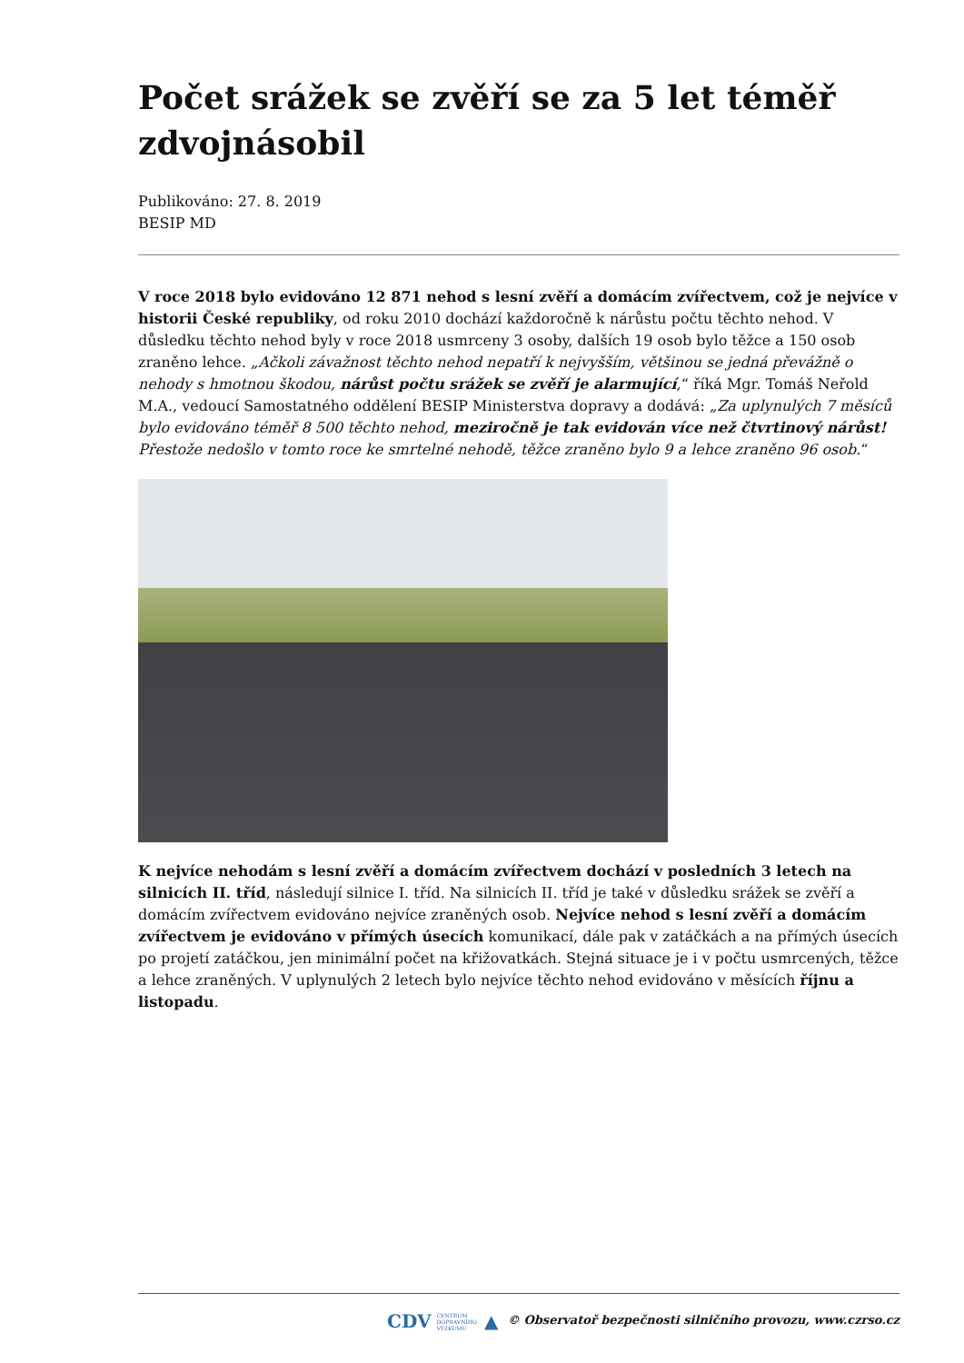Počet srážek se zvěří se za 5 let téměř zdvojnásobil
Publikováno: 27. 8. 2019
BESIP MD
V roce 2018 bylo evidováno 12 871 nehod s lesní zvěří a domácím zvířectvem, což je nejvíce v historii České republiky, od roku 2010 dochází každoročně k nárůstu počtu těchto nehod. V důsledku těchto nehod byly v roce 2018 usmrceny 3 osoby, dalších 19 osob bylo těžce a 150 osob zraněno lehce. „Ačkoli závažnost těchto nehod nepatří k nejvyšším, většinou se jedná převážně o nehody s hmotnou škodou, nárůst počtu srážek se zvěří je alarmující,“ říká Mgr. Tomáš Neřold M.A., vedoucí Samostatného oddělení BESIP Ministerstva dopravy a dodává: „Za uplynulých 7 měsíců bylo evidováno téměř 8 500 těchto nehod, meziročně je tak evidován více než čtvrtinový nárůst! Přestože nedošlo v tomto roce ke smrtelné nehodě, těžce zraněno bylo 9 a lehce zraněno 96 osob.“
K nejvíce nehodám s lesní zvěří a domácím zvířectvem dochází v posledních 3 letech na silnicích II. tříd, následují silnice I. tříd. Na silnicích II. tříd je také v důsledku srážek se zvěří a domácím zvířectvem evidováno nejvíce zraněných osob. Nejvíce nehod s lesní zvěří a domácím zvířectvem je evidováno v přímých úsecích komunikací, dále pak v zatáčkách a na přímých úsecích po projetí zatáčkou, jen minimální počet na křižovatkách. Stejná situace je i v počtu usmrcených, těžce a lehce zraněných. V uplynulých 2 letech bylo nejvíce těchto nehod evidováno v měsících říjnu a listopadu.
CDV CENTRUM
DOPRAVNÍHO
VÝZKUMU ▲ © Observatoř bezpečnosti silničního provozu, www.czrso.cz